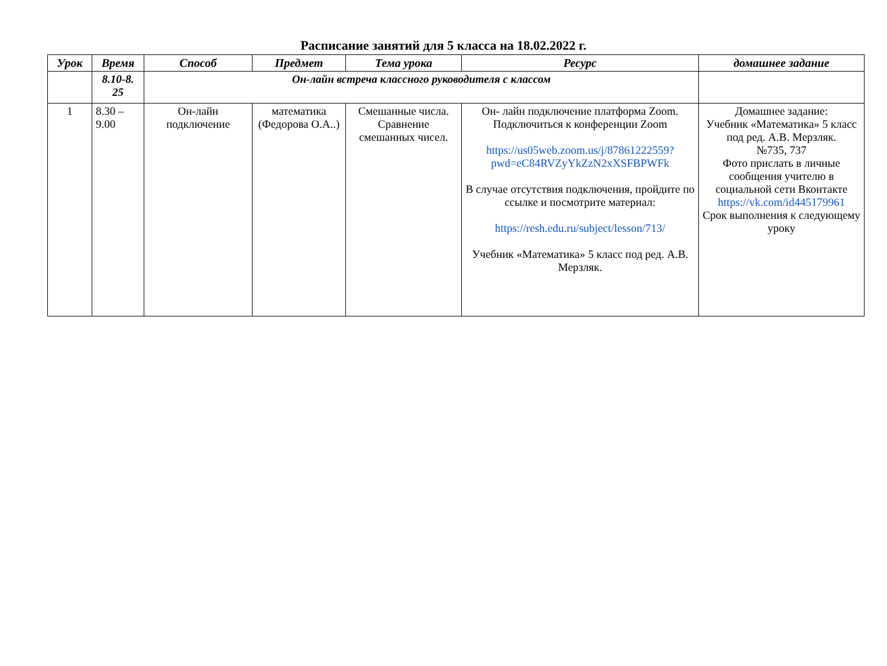Расписание занятий для 5 класса на 18.02.2022 г.
| Урок | Время | Способ | Предмет | Тема урока | Ресурс | домашнее задание |
| --- | --- | --- | --- | --- | --- | --- |
| | 8.10-8. 25 | Он-лайн встреча классного руководителя с классом | | | | |
| 1 | 8.30 – 9.00 | Он-лайн подключение | математика (Федорова О.А..) | Смешанные числа. Сравнение смешанных чисел. | Он- лайн подключение платформа Zoom. Подключиться к конференции Zoom https://us05web.zoom.us/j/87861222559?pwd=eC84RVZyYkZzN2xXSFBPWFk В случае отсутствия подключения, пройдите по ссылке и посмотрите материал: https://resh.edu.ru/subject/lesson/713/ Учебник «Математика» 5 класс под ред. А.В. Мерзляк. | Домашнее задание: Учебник «Математика» 5 класс под ред. А.В. Мерзляк. №735, 737 Фото прислать в личные сообщения учителю в социальной сети Вконтакте https://vk.com/id445179961 Срок выполнения к следующему уроку |